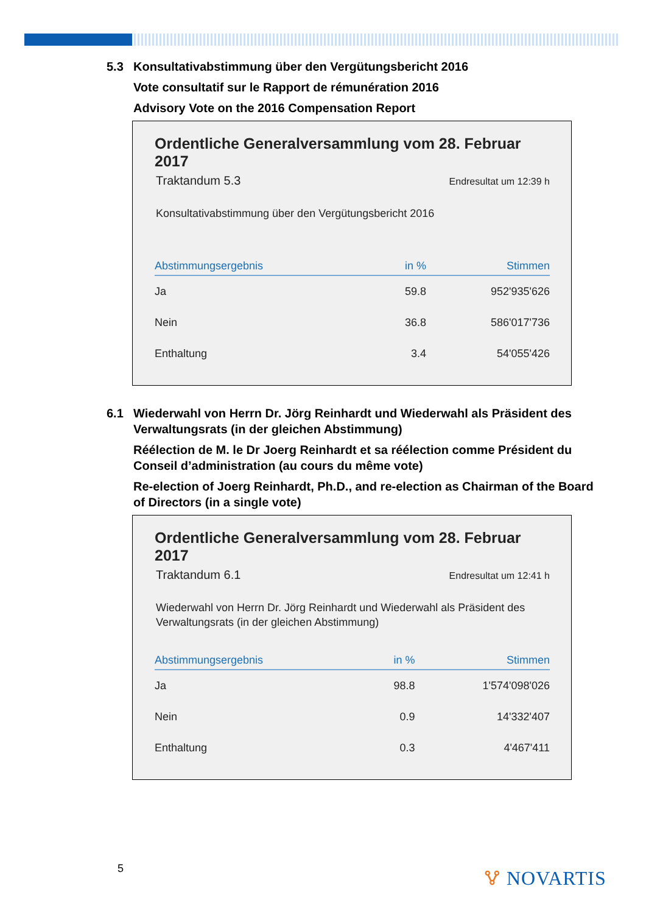5.3 Konsultativabstimmung über den Vergütungsbericht 2016
Vote consultatif sur le Rapport de rémunération 2016
Advisory Vote on the 2016 Compensation Report
Ordentliche Generalversammlung vom 28. Februar 2017
Traktandum 5.3 Endresultat um 12:39 h
Konsultativabstimmung über den Vergütungsbericht 2016
| Abstimmungsergebnis | in % | Stimmen |
| --- | --- | --- |
| Ja | 59.8 | 952'935'626 |
| Nein | 36.8 | 586'017'736 |
| Enthaltung | 3.4 | 54'055'426 |
6.1 Wiederwahl von Herrn Dr. Jörg Reinhardt und Wiederwahl als Präsident des Verwaltungsrats (in der gleichen Abstimmung)
Réélection de M. le Dr Joerg Reinhardt et sa réélection comme Président du Conseil d’administration (au cours du même vote)
Re-election of Joerg Reinhardt, Ph.D., and re-election as Chairman of the Board of Directors (in a single vote)
Ordentliche Generalversammlung vom 28. Februar 2017
Traktandum 6.1 Endresultat um 12:41 h
Wiederwahl von Herrn Dr. Jörg Reinhardt und Wiederwahl als Präsident des Verwaltungsrats (in der gleichen Abstimmung)
| Abstimmungsergebnis | in % | Stimmen |
| --- | --- | --- |
| Ja | 98.8 | 1'574'098'026 |
| Nein | 0.9 | 14'332'407 |
| Enthaltung | 0.3 | 4'467'411 |
5 🜉 NOVARTIS